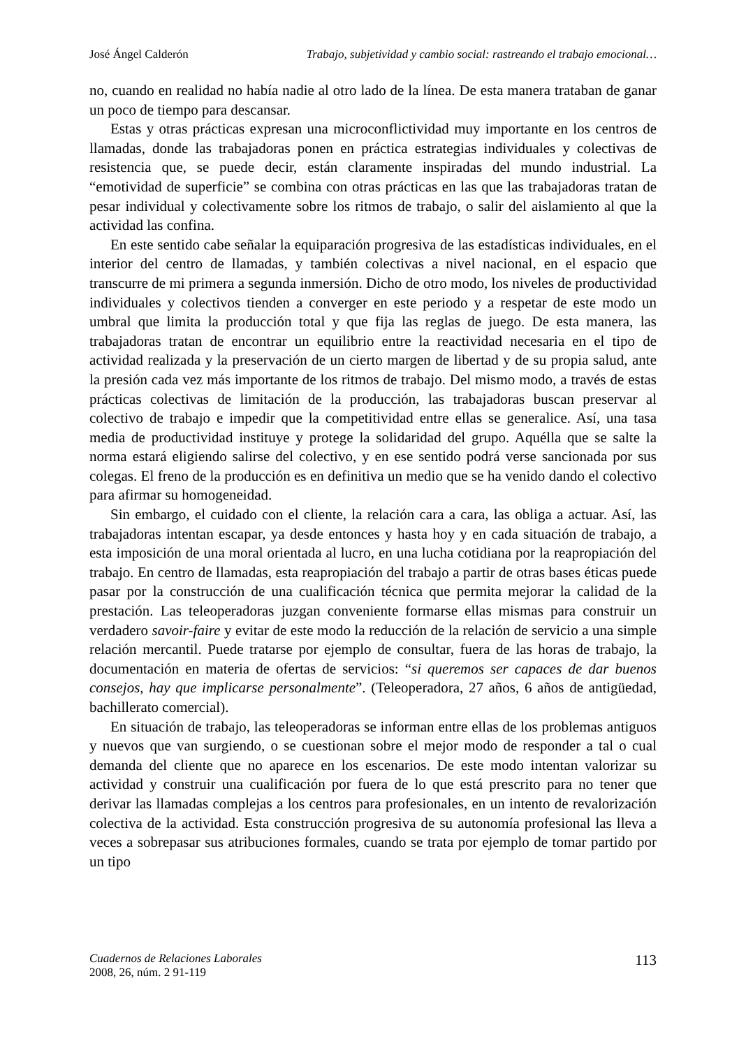José Ángel Calderón Trabajo, subjetividad y cambio social: rastreando el trabajo emocional…
no, cuando en realidad no había nadie al otro lado de la línea. De esta manera trataban de ganar un poco de tiempo para descansar.
Estas y otras prácticas expresan una microconflictividad muy importante en los centros de llamadas, donde las trabajadoras ponen en práctica estrategias individuales y colectivas de resistencia que, se puede decir, están claramente inspiradas del mundo industrial. La “emotividad de superficie” se combina con otras prácticas en las que las trabajadoras tratan de pesar individual y colectivamente sobre los ritmos de trabajo, o salir del aislamiento al que la actividad las confina.
En este sentido cabe señalar la equiparación progresiva de las estadísticas individuales, en el interior del centro de llamadas, y también colectivas a nivel nacional, en el espacio que transcurre de mi primera a segunda inmersión. Dicho de otro modo, los niveles de productividad individuales y colectivos tienden a converger en este periodo y a respetar de este modo un umbral que limita la producción total y que fija las reglas de juego. De esta manera, las trabajadoras tratan de encontrar un equilibrio entre la reactividad necesaria en el tipo de actividad realizada y la preservación de un cierto margen de libertad y de su propia salud, ante la presión cada vez más importante de los ritmos de trabajo. Del mismo modo, a través de estas prácticas colectivas de limitación de la producción, las trabajadoras buscan preservar al colectivo de trabajo e impedir que la competitividad entre ellas se generalice. Así, una tasa media de productividad instituye y protege la solidaridad del grupo. Aquélla que se salte la norma estará eligiendo salirse del colectivo, y en ese sentido podrá verse sancionada por sus colegas. El freno de la producción es en definitiva un medio que se ha venido dando el colectivo para afirmar su homogeneidad.
Sin embargo, el cuidado con el cliente, la relación cara a cara, las obliga a actuar. Así, las trabajadoras intentan escapar, ya desde entonces y hasta hoy y en cada situación de trabajo, a esta imposición de una moral orientada al lucro, en una lucha cotidiana por la reapropiación del trabajo. En centro de llamadas, esta reapropiación del trabajo a partir de otras bases éticas puede pasar por la construcción de una cualificación técnica que permita mejorar la calidad de la prestación. Las teleoperadoras juzgan conveniente formarse ellas mismas para construir un verdadero savoir-faire y evitar de este modo la reducción de la relación de servicio a una simple relación mercantil. Puede tratarse por ejemplo de consultar, fuera de las horas de trabajo, la documentación en materia de ofertas de servicios: “si queremos ser capaces de dar buenos consejos, hay que implicarse personalmente”. (Teleoperadora, 27 años, 6 años de antigüedad, bachillerato comercial).
En situación de trabajo, las teleoperadoras se informan entre ellas de los problemas antiguos y nuevos que van surgiendo, o se cuestionan sobre el mejor modo de responder a tal o cual demanda del cliente que no aparece en los escenarios. De este modo intentan valorizar su actividad y construir una cualificación por fuera de lo que está prescrito para no tener que derivar las llamadas complejas a los centros para profesionales, en un intento de revalorización colectiva de la actividad. Esta construcción progresiva de su autonomía profesional las lleva a veces a sobrepasar sus atribuciones formales, cuando se trata por ejemplo de tomar partido por un tipo
Cuadernos de Relaciones Laborales
2008, 26, núm. 2 91-119
113